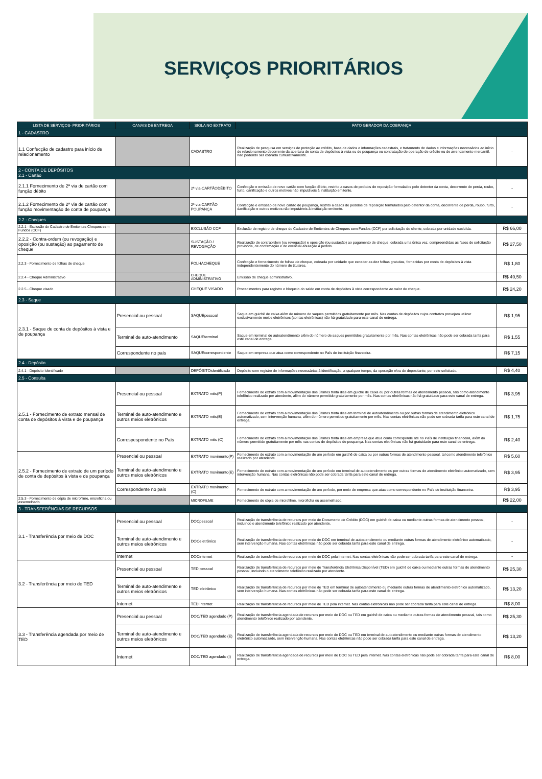SERVIÇOS PRIORITÁRIOS
| LISTA DE SERVIÇOS- PRIORITÁRIOS | CANAIS DE ENTREGA | SIGLA NO EXTRATO | FATO GERADOR DA COBRANÇA | |
| --- | --- | --- | --- | --- |
| 1 - CADASTRO | | | | |
| 1.1 Confecção de cadastro para início de relacionamento | | CADASTRO | Realização de pesquisa em serviços de proteção ao crédito, base de dados e informações cadastrais, e tratamento de dados e informações necessários ao início de relacionamento decorrente da abertura de conta de depósitos à vista ou de poupança ou contratação de operação de crédito ou de arrendamento mercantil, não podendo ser cobrada cumulativamente. | - |
| 2 - CONTA DE DEPÓSITOS 2.1 - Cartão | | | | |
| 2.1.1 Fornecimento de 2ª via de cartão com função débito | | 2ª via-CARTÃODÉBITO | Confecção e emissão de novo cartão com função débito, restrito a casos de pedidos de reposição formulados pelo detentor da conta, decorrente de perda, roubo, furto, danificação e outros motivos não imputáveis à instituição emitente. | - |
| 2.1.2 Fornecimento de 2ª via de cartão com função movimentação de conta de poupança | | 2ª via-CARTÃO POUPANÇA | Confecção e emissão de novo cartão de poupança, restrito a casos de pedidos de reposição formulados pelo detentor da conta, decorrente de perda, roubo, furto, danificação e outros motivos não imputáveis à instituição emitente. | - |
| 2.2 - Cheques | | | | |
| 2.2.1 - Exclusão do Cadastro de Emitentes Cheques sem Fundos (CCF) | | EXCLUSÃO CCF | Exclusão de registro de cheque do Cadastro de Emitentes de Cheques sem Fundos (CCF) por solicitação do cliente, cobrada por unidade excluída. | R$ 66,00 |
| 2.2.2 - Contra-ordem (ou revogação) e oposição (ou sustação) ao pagamento de cheque | | SUSTAÇÃO / REVOGAÇÃO | Realização de contraordem (ou revogação) e oposição (ou sustação) ao pagamento de cheque, cobrada uma única vez, compreendidas as fases de solicitação provisória, de confirmação e de eventual anulação a pedido. | R$ 27,50 |
| 2.2.3 - Fornecimento de folhas de cheque | | FOLHACHEQUE | Confecção e fornecimento de folhas de cheque, cobrada por unidade que exceder as dez folhas gratuitas, fornecidas por conta de depósitos à vista independentemente do número de titulares. | R$ 1,80 |
| 2.2.4 - Cheque Administrativo | | CHEQUE ADMINISTRATIVO | Emissão de cheque administrativo. | R$ 49,50 |
| 2.2.5 - Cheque visado | | CHEQUE VISADO | Procedimentos para registro e bloqueio do saldo em conta de depósitos à vista correspondente ao valor do cheque. | R$ 24,20 |
| 2.3 - Saque | | | | |
| 2.3.1 - Saque de conta de depósitos à vista e de poupança | Presencial ou pessoal | SAQUEpessoal | Saque em guichê de caixa além do número de saques permitidos gratuitamente por mês. Nas contas de depósitos cujos contratos prevejam utilizar exclusivamente meios eletrônicos (contas eletrônicas) não há gratuidade para este canal de entrega. | R$ 1,95 |
| | Terminal de auto-atendimento | SAQUEterminal | Saque em terminal de autoatendimento além do número de saques permitidos gratuitamente por mês. Nas contas eletrônicas não pode ser cobrada tarifa para este canal de entrega. | R$ 1,55 |
| | Correspondente no país | SAQUEcorrespondente | Saque em empresa que atua como correspondente no País de instituição financeira. | R$ 7,15 |
| 2.4 - Depósito | | | | |
| 2.4.1 - Depósito Identificado | | DEPÓSITOidentificado | Depósito com registro de informações necessárias à identificação, a qualquer tempo, da operação e/ou do depositante, por este solicitado. | R$ 4,40 |
| 2.5 - Consulta | | | | |
| 2.5.1 - Fornecimento de extrato mensal de conta de depósitos à vista e de poupança | Presencial ou pessoal | EXTRATO mês(P) | Fornecimento de extrato com a movimentação dos últimos trinta dias em guichê de caixa ou por outras formas de atendimento pessoal, tais como atendimento telefônico realizado por atendente, além do número permitido gratuitamente por mês. Nas contas eletrônicas não há gratuidade para este canal de entrega. | R$ 3,95 |
| | Terminal de auto-atendimento e outros meios eletrônicos | EXTRATO mês(E) | Fornecimento de extrato com a movimentação dos últimos trinta dias em terminal de autoatendimento ou por outras formas de atendimento eletrônico automatizado, sem intervenção humana, além do número permitido gratuitamente por mês. Nas contas eletrônicas não pode ser cobrada tarifa para este canal de entrega. | R$ 1,75 |
| | Correspespondente no País | EXTRATO mês (C) | Fornecimento de extrato com a movimentação dos últimos trinta dias em empresa que atua como corresponde nte no País de instituição financeira, além do número permitido gratuitamente por mês nas contas de depósitos de poupança. Nas contas eletrônicas não há gratuidade para este canal de entrega. | R$ 2,40 |
| 2.5.2 - Fornecimento de extrato de um período de conta de depósitos à vista e de poupança | Presencial ou pessoal | EXTRATO movimento(P) | Fornecimento de extrato com a movimentação de um período em guichê de caixa ou por outras formas de atendimento pessoal, tal como atendimento telefônico realizado por atendente. | R$ 5,60 |
| | Terminal de auto-atendimento e outros meios eletrônicos | EXTRATO movimento(E) | Fornecimento de extrato com a movimentação de um período em terminal de autoatendimento ou por outras formas de atendimento eletrônico automatizado, sem intervenção humana. Nas contas eletrônicas não pode ser cobrada tarifa para este canal de entrega. | R$ 3,95 |
| | Correspondente no país | EXTRATO movimento (C) | Fornecimento de extrato com a movimentação de um período, por meio de empresa que atua como correspondente no País de instituição financeira. | R$ 3,95 |
| 2.5.3 - Fornecimento de cópia de microfilme, microficha ou assemelhado | | MICROFILME | Fornecimento de cópia de microfilme, microficha ou assemelhado. | R$ 22,00 |
| 3 - TRANSFERÊNCIAS DE RECURSOS | | | | |
| 3.1 - Transferência por meio de DOC | Presencial ou pessoal | DOCpessoal | Realização de transferência de recursos por meio de Documento de Crédito (DOC) em guichê de caixa ou mediante outras formas de atendimento pessoal, incluindo o atendimento telefônico realizado por atendente. | - |
| | Terminal de auto-atendimento e outros meios eletrônicos | DOCeletrônico | Realização de transferência de recursos por meio de DOC em terminal de autoatendimento ou mediante outras formas de atendimento eletrônico automatizado, sem intervenção humana. Nas contas eletrônicas não pode ser cobrada tarifa para este canal de entrega. | - |
| | Internet | DOCinternet | Realização de transferência de recursos por meio de DOC pela internet. Nas contas eletrônicas não pode ser cobrada tarifa para este canal de entrega. | - |
| 3.2 - Transferência por meio de TED | Presencial ou pessoal | TED pessoal | Realização de transferência de recursos por meio de Transferência Eletrônica Disponível (TED) em guichê de caixa ou mediante outras formas de atendimento pessoal, incluindo o atendimento telefônico realizado por atendente. | R$ 25,30 |
| | Terminal de auto-atendimento e outros meios eletrônicos | TED eletrônico | Realização de transferência de recursos por meio de TED em terminal de autoatendimento ou mediante outras formas de atendimento eletrônico automatizado, sem intervenção humana. Nas contas eletrônicas não pode ser cobrada tarifa para este canal de entrega. | R$ 13,20 |
| | Internet | TED internet | Realização de transferência de recursos por meio de TED pela internet. Nas contas eletrônicas não pode ser cobrada tarifa para este canal de entrega. | R$ 8,00 |
| 3.3 - Transferência agendada por meio de TED | Presencial ou pessoal | DOC/TED agendado (P) | Realização de transferência agendada de recursos por meio de DOC ou TED em guichê de caixa ou mediante outras formas de atendimento pessoal, tais como atendimento telefônico realizado por atendente. | R$ 25,30 |
| | Terminal de auto-atendimento e outros meios eletrônicos | DOC/TED agendado (E) | Realização de transferência agendada de recursos por meio de DOC ou TED em terminal de autoatendimento ou mediante outras formas de atendimento eletrônico automatizado, sem intervenção humana. Nas contas eletrônicas não pode ser cobrada tarifa para este canal de entrega. | R$ 13,20 |
| | Internet | DOC/TED agendado (I) | Realização de transferência agendada de recursos por meio de DOC ou TED pela internet. Nas contas eletrônicas não pode ser cobrada tarifa para este canal de entrega. | R$ 8,00 |